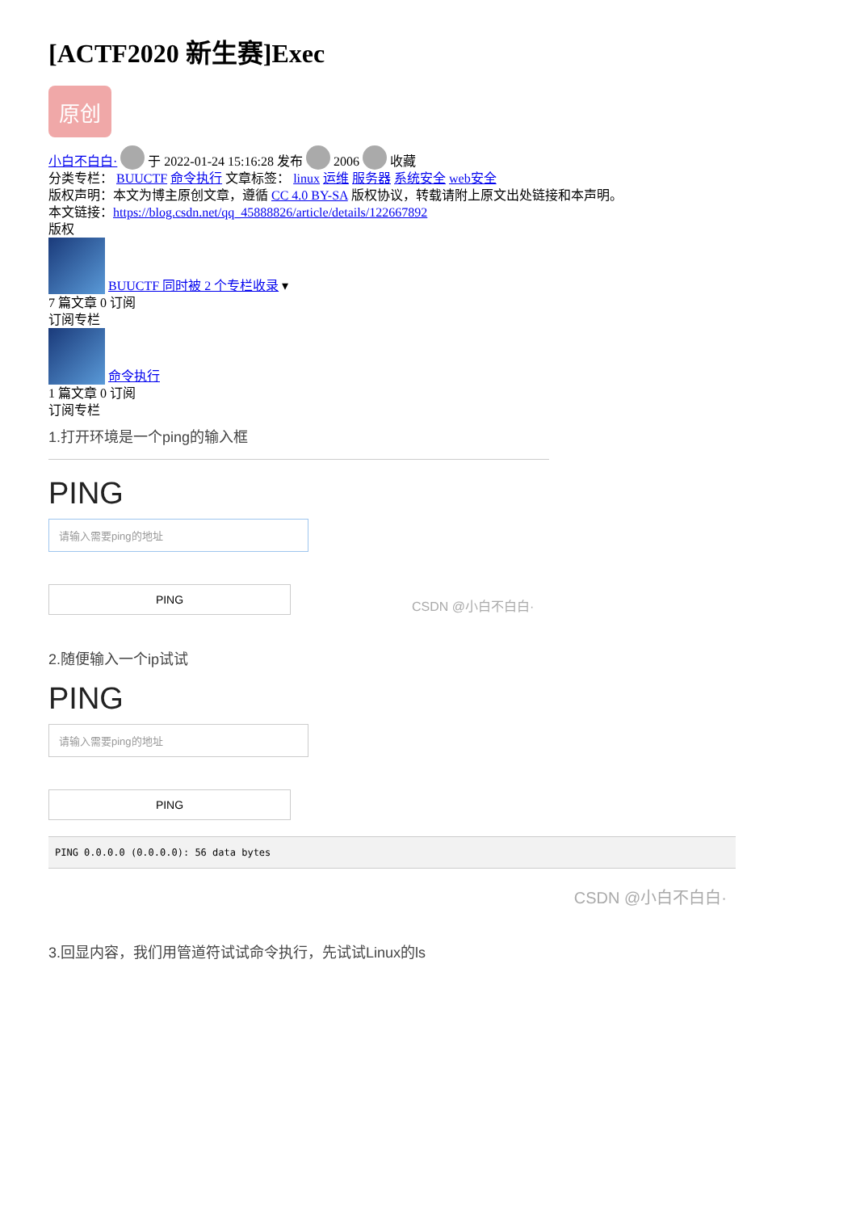[ACTF2020 新生赛]Exec
原创
小白不白白· 于 2022-01-24 15:16:28 发布 2006 收藏
分类专栏： BUUCTF 命令执行 文章标签： linux 运维 服务器 系统安全 web安全
版权声明：本文为博主原创文章，遵循 CC 4.0 BY-SA 版权协议，转载请附上原文出处链接和本声明。
本文链接：https://blog.csdn.net/qq_45888826/article/details/122667892
版权
BUUCTF 同时被 2 个专栏收录 ▾
7 篇文章 0 订阅
订阅专栏
命令执行
1 篇文章 0 订阅
订阅专栏
1.打开环境是一个ping的输入框
PING
请输入需要ping的地址
PING
CSDN @小白不白白·
2.随便输入一个ip试试
PING
请输入需要ping的地址
PING
PING 0.0.0.0 (0.0.0.0): 56 data bytes
CSDN @小白不白白·
3.回显内容，我们用管道符试试命令执行，先试试Linux的ls